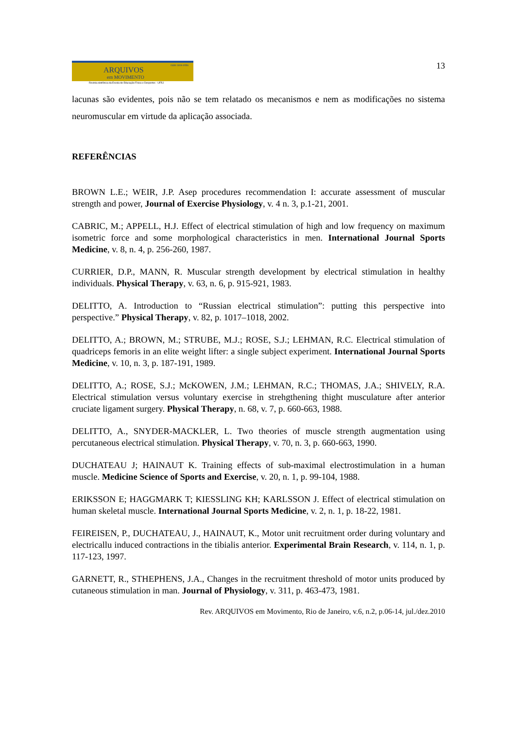ARQUIVOS
ISSN 1809-9556
em MOVIMENTO
Revista eletrônica da Escola de Educação Física e Desportos - UFRJ
13
lacunas são evidentes, pois não se tem relatado os mecanismos e nem as modificações no sistema neuromuscular em virtude da aplicação associada.
REFERÊNCIAS
BROWN L.E.; WEIR, J.P. Asep procedures recommendation I: accurate assessment of muscular strength and power, Journal of Exercise Physiology, v. 4 n. 3, p.1-21, 2001.
CABRIC, M.; APPELL, H.J. Effect of electrical stimulation of high and low frequency on maximum isometric force and some morphological characteristics in men. International Journal Sports Medicine, v. 8, n. 4, p. 256-260, 1987.
CURRIER, D.P., MANN, R. Muscular strength development by electrical stimulation in healthy individuals. Physical Therapy, v. 63, n. 6, p. 915-921, 1983.
DELITTO, A. Introduction to “Russian electrical stimulation”: putting this perspective into perspective.” Physical Therapy, v. 82, p. 1017–1018, 2002.
DELITTO, A.; BROWN, M.; STRUBE, M.J.; ROSE, S.J.; LEHMAN, R.C. Electrical stimulation of quadriceps femoris in an elite weight lifter: a single subject experiment. International Journal Sports Medicine, v. 10, n. 3, p. 187-191, 1989.
DELITTO, A.; ROSE, S.J.; McKOWEN, J.M.; LEHMAN, R.C.; THOMAS, J.A.; SHIVELY, R.A. Electrical stimulation versus voluntary exercise in strehgthening thight musculature after anterior cruciate ligament surgery. Physical Therapy, n. 68, v. 7, p. 660-663, 1988.
DELITTO, A., SNYDER-MACKLER, L. Two theories of muscle strength augmentation using percutaneous electrical stimulation. Physical Therapy, v. 70, n. 3, p. 660-663, 1990.
DUCHATEAU J; HAINAUT K. Training effects of sub-maximal electrostimulation in a human muscle. Medicine Science of Sports and Exercise, v. 20, n. 1, p. 99-104, 1988.
ERIKSSON E; HAGGMARK T; KIESSLING KH; KARLSSON J. Effect of electrical stimulation on human skeletal muscle. International Journal Sports Medicine, v. 2, n. 1, p. 18-22, 1981.
FEIREISEN, P., DUCHATEAU, J., HAINAUT, K., Motor unit recruitment order during voluntary and electricallu induced contractions in the tibialis anterior. Experimental Brain Research, v. 114, n. 1, p. 117-123, 1997.
GARNETT, R., STHEPHENS, J.A., Changes in the recruitment threshold of motor units produced by cutaneous stimulation in man. Journal of Physiology, v. 311, p. 463-473, 1981.
Rev. ARQUIVOS em Movimento, Rio de Janeiro, v.6, n.2, p.06-14, jul./dez.2010